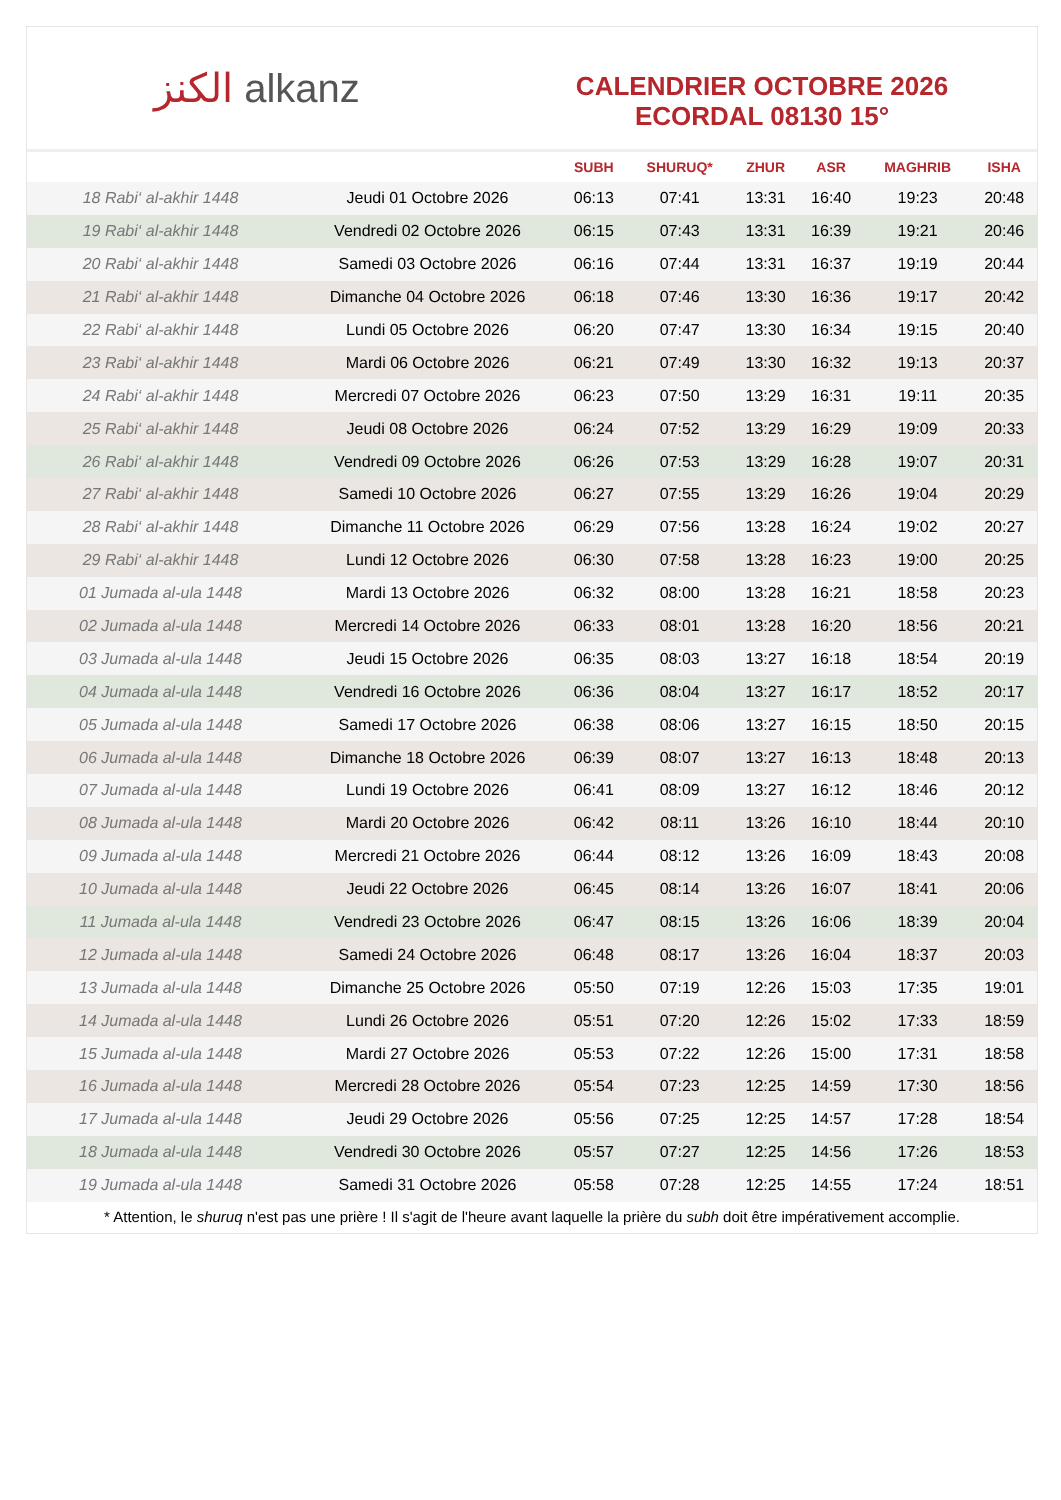الكنز alkanz
CALENDRIER OCTOBRE 2026
ECORDAL 08130 15°
| | | SUBH | SHURUQ* | ZHUR | ASR | MAGHRIB | ISHA |
| --- | --- | --- | --- | --- | --- | --- | --- |
| 18 Rabi‘ al-akhir 1448 | Jeudi 01 Octobre 2026 | 06:13 | 07:41 | 13:31 | 16:40 | 19:23 | 20:48 |
| 19 Rabi‘ al-akhir 1448 | Vendredi 02 Octobre 2026 | 06:15 | 07:43 | 13:31 | 16:39 | 19:21 | 20:46 |
| 20 Rabi‘ al-akhir 1448 | Samedi 03 Octobre 2026 | 06:16 | 07:44 | 13:31 | 16:37 | 19:19 | 20:44 |
| 21 Rabi‘ al-akhir 1448 | Dimanche 04 Octobre 2026 | 06:18 | 07:46 | 13:30 | 16:36 | 19:17 | 20:42 |
| 22 Rabi‘ al-akhir 1448 | Lundi 05 Octobre 2026 | 06:20 | 07:47 | 13:30 | 16:34 | 19:15 | 20:40 |
| 23 Rabi‘ al-akhir 1448 | Mardi 06 Octobre 2026 | 06:21 | 07:49 | 13:30 | 16:32 | 19:13 | 20:37 |
| 24 Rabi‘ al-akhir 1448 | Mercredi 07 Octobre 2026 | 06:23 | 07:50 | 13:29 | 16:31 | 19:11 | 20:35 |
| 25 Rabi‘ al-akhir 1448 | Jeudi 08 Octobre 2026 | 06:24 | 07:52 | 13:29 | 16:29 | 19:09 | 20:33 |
| 26 Rabi‘ al-akhir 1448 | Vendredi 09 Octobre 2026 | 06:26 | 07:53 | 13:29 | 16:28 | 19:07 | 20:31 |
| 27 Rabi‘ al-akhir 1448 | Samedi 10 Octobre 2026 | 06:27 | 07:55 | 13:29 | 16:26 | 19:04 | 20:29 |
| 28 Rabi‘ al-akhir 1448 | Dimanche 11 Octobre 2026 | 06:29 | 07:56 | 13:28 | 16:24 | 19:02 | 20:27 |
| 29 Rabi‘ al-akhir 1448 | Lundi 12 Octobre 2026 | 06:30 | 07:58 | 13:28 | 16:23 | 19:00 | 20:25 |
| 01 Jumada al-ula 1448 | Mardi 13 Octobre 2026 | 06:32 | 08:00 | 13:28 | 16:21 | 18:58 | 20:23 |
| 02 Jumada al-ula 1448 | Mercredi 14 Octobre 2026 | 06:33 | 08:01 | 13:28 | 16:20 | 18:56 | 20:21 |
| 03 Jumada al-ula 1448 | Jeudi 15 Octobre 2026 | 06:35 | 08:03 | 13:27 | 16:18 | 18:54 | 20:19 |
| 04 Jumada al-ula 1448 | Vendredi 16 Octobre 2026 | 06:36 | 08:04 | 13:27 | 16:17 | 18:52 | 20:17 |
| 05 Jumada al-ula 1448 | Samedi 17 Octobre 2026 | 06:38 | 08:06 | 13:27 | 16:15 | 18:50 | 20:15 |
| 06 Jumada al-ula 1448 | Dimanche 18 Octobre 2026 | 06:39 | 08:07 | 13:27 | 16:13 | 18:48 | 20:13 |
| 07 Jumada al-ula 1448 | Lundi 19 Octobre 2026 | 06:41 | 08:09 | 13:27 | 16:12 | 18:46 | 20:12 |
| 08 Jumada al-ula 1448 | Mardi 20 Octobre 2026 | 06:42 | 08:11 | 13:26 | 16:10 | 18:44 | 20:10 |
| 09 Jumada al-ula 1448 | Mercredi 21 Octobre 2026 | 06:44 | 08:12 | 13:26 | 16:09 | 18:43 | 20:08 |
| 10 Jumada al-ula 1448 | Jeudi 22 Octobre 2026 | 06:45 | 08:14 | 13:26 | 16:07 | 18:41 | 20:06 |
| 11 Jumada al-ula 1448 | Vendredi 23 Octobre 2026 | 06:47 | 08:15 | 13:26 | 16:06 | 18:39 | 20:04 |
| 12 Jumada al-ula 1448 | Samedi 24 Octobre 2026 | 06:48 | 08:17 | 13:26 | 16:04 | 18:37 | 20:03 |
| 13 Jumada al-ula 1448 | Dimanche 25 Octobre 2026 | 05:50 | 07:19 | 12:26 | 15:03 | 17:35 | 19:01 |
| 14 Jumada al-ula 1448 | Lundi 26 Octobre 2026 | 05:51 | 07:20 | 12:26 | 15:02 | 17:33 | 18:59 |
| 15 Jumada al-ula 1448 | Mardi 27 Octobre 2026 | 05:53 | 07:22 | 12:26 | 15:00 | 17:31 | 18:58 |
| 16 Jumada al-ula 1448 | Mercredi 28 Octobre 2026 | 05:54 | 07:23 | 12:25 | 14:59 | 17:30 | 18:56 |
| 17 Jumada al-ula 1448 | Jeudi 29 Octobre 2026 | 05:56 | 07:25 | 12:25 | 14:57 | 17:28 | 18:54 |
| 18 Jumada al-ula 1448 | Vendredi 30 Octobre 2026 | 05:57 | 07:27 | 12:25 | 14:56 | 17:26 | 18:53 |
| 19 Jumada al-ula 1448 | Samedi 31 Octobre 2026 | 05:58 | 07:28 | 12:25 | 14:55 | 17:24 | 18:51 |
* Attention, le shuruq n'est pas une prière ! Il s'agit de l'heure avant laquelle la prière du subh doit être impérativement accomplie.